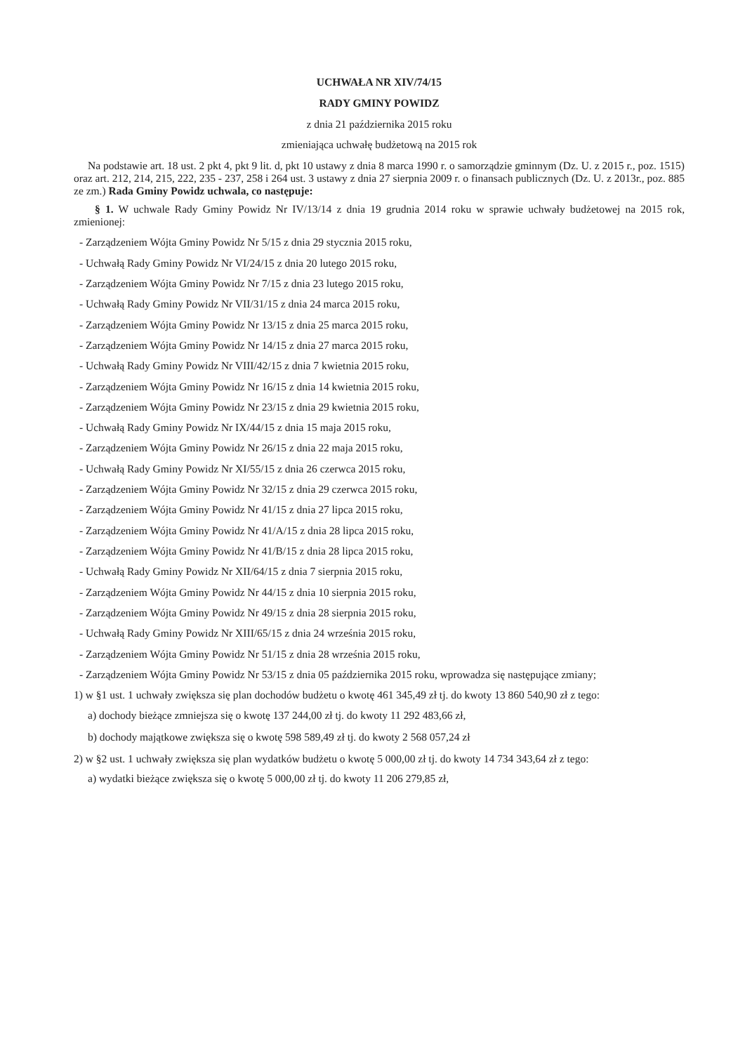UCHWAŁA NR XIV/74/15
RADY GMINY POWIDZ
z dnia 21 października 2015 roku
zmieniająca uchwałę budżetową na 2015 rok
Na podstawie art. 18 ust. 2 pkt 4, pkt 9 lit. d, pkt 10 ustawy z dnia 8 marca 1990 r. o samorządzie gminnym (Dz. U. z 2015 r., poz. 1515) oraz art. 212, 214, 215, 222, 235 - 237, 258 i 264 ust. 3 ustawy z dnia 27 sierpnia 2009 r. o finansach publicznych (Dz. U. z 2013r., poz. 885 ze zm.) Rada Gminy Powidz uchwala, co następuje:
§ 1. W uchwale Rady Gminy Powidz Nr IV/13/14 z dnia 19 grudnia 2014 roku w sprawie uchwały budżetowej na 2015 rok, zmienionej:
- Zarządzeniem Wójta Gminy Powidz Nr 5/15 z dnia 29 stycznia 2015 roku,
- Uchwałą Rady Gminy Powidz Nr VI/24/15 z dnia 20 lutego 2015 roku,
- Zarządzeniem Wójta Gminy Powidz Nr 7/15 z dnia 23 lutego 2015 roku,
- Uchwałą Rady Gminy Powidz Nr VII/31/15 z dnia 24 marca 2015 roku,
- Zarządzeniem Wójta Gminy Powidz Nr 13/15 z dnia 25 marca 2015 roku,
- Zarządzeniem Wójta Gminy Powidz Nr 14/15 z dnia 27 marca 2015 roku,
- Uchwałą Rady Gminy Powidz Nr VIII/42/15 z dnia 7 kwietnia 2015 roku,
- Zarządzeniem Wójta Gminy Powidz Nr 16/15 z dnia 14 kwietnia 2015 roku,
- Zarządzeniem Wójta Gminy Powidz Nr 23/15 z dnia 29 kwietnia 2015 roku,
- Uchwałą Rady Gminy Powidz Nr IX/44/15 z dnia 15 maja 2015 roku,
- Zarządzeniem Wójta Gminy Powidz Nr 26/15 z dnia 22 maja 2015 roku,
- Uchwałą Rady Gminy Powidz Nr XI/55/15 z dnia 26 czerwca 2015 roku,
- Zarządzeniem Wójta Gminy Powidz Nr 32/15 z dnia 29 czerwca 2015 roku,
- Zarządzeniem Wójta Gminy Powidz Nr 41/15 z dnia 27 lipca 2015 roku,
- Zarządzeniem Wójta Gminy Powidz Nr 41/A/15 z dnia 28 lipca 2015 roku,
- Zarządzeniem Wójta Gminy Powidz Nr 41/B/15 z dnia 28 lipca 2015 roku,
- Uchwałą Rady Gminy Powidz Nr XII/64/15 z dnia 7 sierpnia 2015 roku,
- Zarządzeniem Wójta Gminy Powidz Nr 44/15 z dnia 10 sierpnia 2015 roku,
- Zarządzeniem Wójta Gminy Powidz Nr 49/15 z dnia 28 sierpnia 2015 roku,
- Uchwałą Rady Gminy Powidz Nr XIII/65/15 z dnia 24 września 2015 roku,
- Zarządzeniem Wójta Gminy Powidz Nr 51/15 z dnia 28 września 2015 roku,
- Zarządzeniem Wójta Gminy Powidz Nr 53/15 z dnia 05 października 2015 roku, wprowadza się następujące zmiany;
1) w §1 ust. 1 uchwały zwiększa się plan dochodów budżetu o kwotę 461 345,49 zł tj. do kwoty 13 860 540,90 zł z tego:
a) dochody bieżące zmniejsza się o kwotę 137 244,00 zł tj. do kwoty 11 292 483,66 zł,
b) dochody majątkowe zwiększa się o kwotę 598 589,49 zł tj. do kwoty 2 568 057,24 zł
2) w §2 ust. 1 uchwały zwiększa się plan wydatków budżetu o kwotę 5 000,00 zł tj. do kwoty 14 734 343,64 zł z tego:
a) wydatki bieżące zwiększa się o kwotę 5 000,00 zł tj. do kwoty 11 206 279,85 zł,